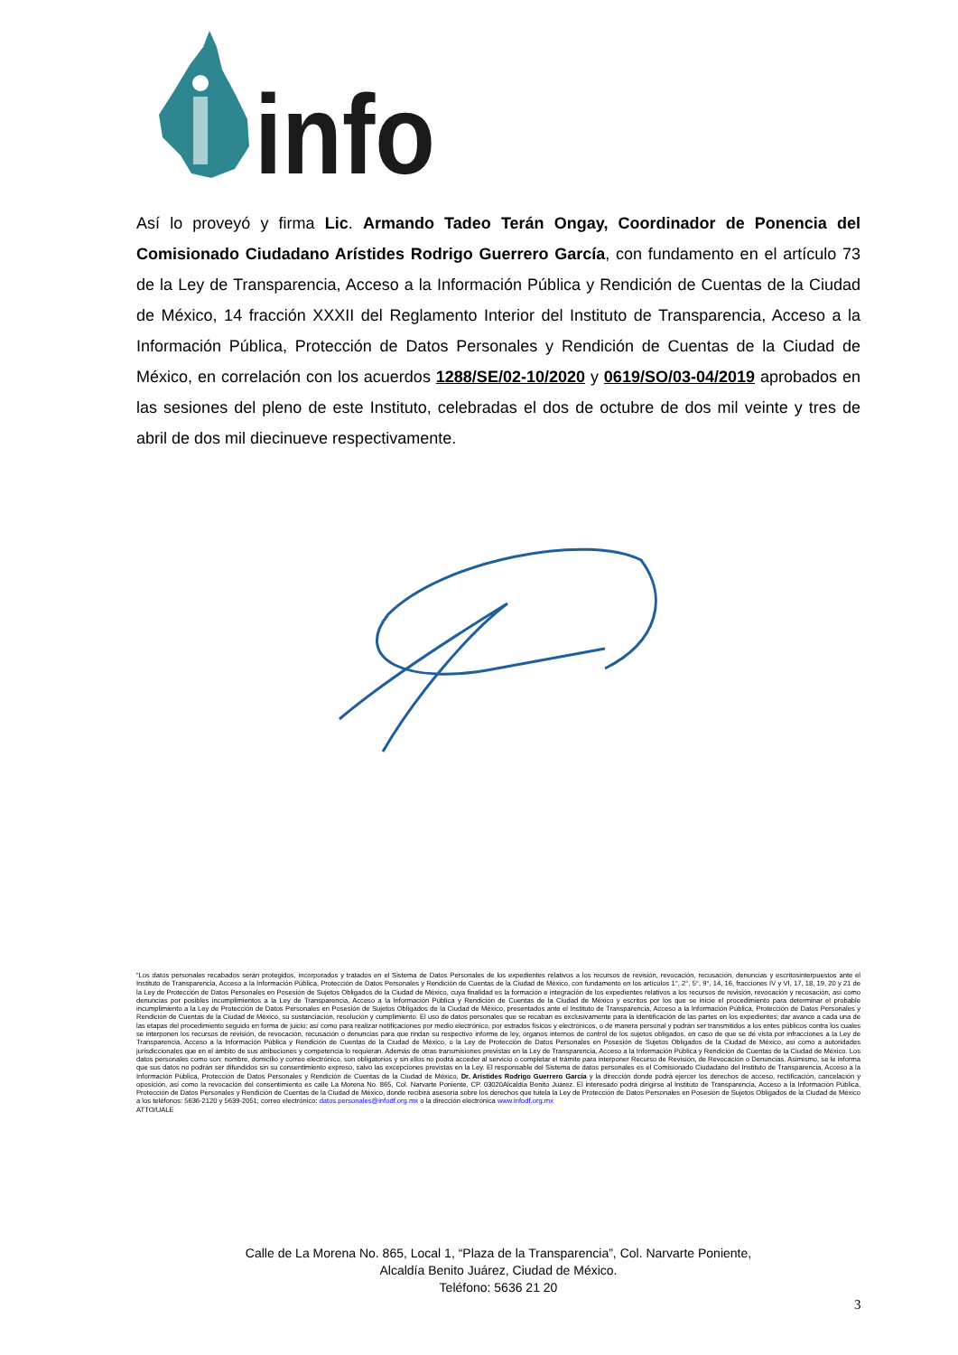info
Así lo proveyó y firma Lic. Armando Tadeo Terán Ongay, Coordinador de Ponencia del Comisionado Ciudadano Arístides Rodrigo Guerrero García, con fundamento en el artículo 73 de la Ley de Transparencia, Acceso a la Información Pública y Rendición de Cuentas de la Ciudad de México, 14 fracción XXXII del Reglamento Interior del Instituto de Transparencia, Acceso a la Información Pública, Protección de Datos Personales y Rendición de Cuentas de la Ciudad de México, en correlación con los acuerdos 1288/SE/02-10/2020 y 0619/SO/03-04/2019 aprobados en las sesiones del pleno de este Instituto, celebradas el dos de octubre de dos mil veinte y tres de abril de dos mil diecinueve respectivamente.
“Los datos personales recabados serán protegidos, incorporados y tratados en el Sistema de Datos Personales de los expedientes relativos a los recursos de revisión, revocación, recusación, denuncias y escritosinterpuestos ante el Instituto de Transparencia, Acceso a la Información Pública, Protección de Datos Personales y Rendición de Cuentas de la Ciudad de México, con fundamento en los artículos 1°, 2°, 5°, 9°, 14, 16, fracciones IV y VI, 17, 18, 19, 20 y 21 de la Ley de Protección de Datos Personales en Posesión de Sujetos Obligados de la Ciudad de México, cuya finalidad es la formación e integración de los expedientes relativos a los recursos de revisión, revocación y recusación, así como denuncias por posibles incumplimientos a la Ley de Transparencia, Acceso a la Información Pública y Rendición de Cuentas de la Ciudad de México y escritos por los que se inicie el procedimiento para determinar el probable incumplimiento a la Ley de Protección de Datos Personales en Posesión de Sujetos Obligados de la Ciudad de México, presentados ante el Instituto de Transparencia, Acceso a la Información Pública, Protección de Datos Personales y Rendición de Cuentas de la Ciudad de México, su sustanciación, resolución y cumplimiento. El uso de datos personales que se recaban es exclusivamente para la identificación de las partes en los expedientes; dar avance a cada una de las etapas del procedimiento seguido en forma de juicio; así como para realizar notificaciones por medio electrónico, por estrados físicos y electrónicos, o de manera personal y podrán ser transmitidos a los entes públicos contra los cuales se interponen los recursos de revisión, de revocación, recusación o denuncias para que rindan su respectivo informe de ley, órganos internos de control de los sujetos obligados, en caso de que se dé vista por infracciones a la Ley de Transparencia, Acceso a la Información Pública y Rendición de Cuentas de la Ciudad de México, o la Ley de Protección de Datos Personales en Posesión de Sujetos Obligados de la Ciudad de México, así como a autoridades jurisdiccionales que en el ámbito de sus atribuciones y competencia lo requieran. Además de otras transmisiones previstas en la Ley de Transparencia, Acceso a la Información Pública y Rendición de Cuentas de la Ciudad de México. Los datos personales como son: nombre, domicilio y correo electrónico, son obligatorios y sin ellos no podrá acceder al servicio o completar el trámite para interponer Recurso de Revisión, de Revocación o Denuncias. Asimismo, se le informa que sus datos no podrán ser difundidos sin su consentimiento expreso, salvo las excepciones previstas en la Ley. El responsable del Sistema de datos personales es el Comisionado Ciudadano del Instituto de Transparencia, Acceso a la Información Pública, Protección de Datos Personales y Rendición de Cuentas de la Ciudad de México, Dr. Arístides Rodrigo Guerrero García y la dirección donde podrá ejercer los derechos de acceso, rectificación, cancelación y oposición, así como la revocación del consentimiento es calle La Morena No. 865, Col. Narvarte Poniente, CP. 03020Alcaldía Benito Juárez. El interesado podrá dirigirse al Instituto de Transparencia, Acceso a la Información Pública, Protección de Datos Personales y Rendición de Cuentas de la Ciudad de México, donde recibirá asesoría sobre los derechos que tutela la Ley de Protección de Datos Personales en Posesión de Sujetos Obligados de la Ciudad de México a los teléfonos: 5636-2120 y 5639-2051; correo electrónico: datos.personales@infodf.org.mx o la dirección electrónica www.infodf.org.mx
ATTO/UALE
Calle de La Morena No. 865, Local 1, “Plaza de la Transparencia”, Col. Narvarte Poniente,
Alcaldía Benito Juárez, Ciudad de México.
Teléfono: 5636 21 20
3